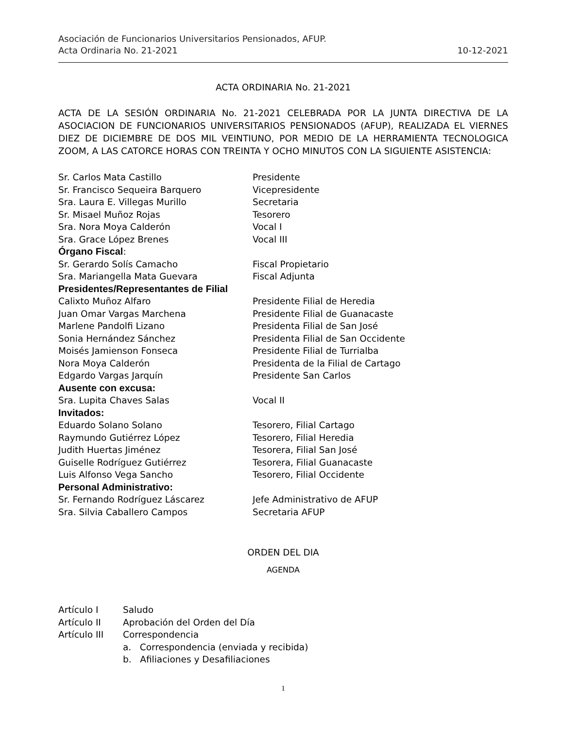Asociación de Funcionarios Universitarios Pensionados, AFUP.
Acta Ordinaria No. 21-2021 10-12-2021
ACTA ORDINARIA No. 21-2021
ACTA DE LA SESIÓN ORDINARIA No. 21-2021 CELEBRADA POR LA JUNTA DIRECTIVA DE LA ASOCIACION DE FUNCIONARIOS UNIVERSITARIOS PENSIONADOS (AFUP), REALIZADA EL VIERNES DIEZ DE DICIEMBRE DE DOS MIL VEINTIUNO, POR MEDIO DE LA HERRAMIENTA TECNOLOGICA ZOOM, A LAS CATORCE HORAS CON TREINTA Y OCHO MINUTOS CON LA SIGUIENTE ASISTENCIA:
| Sr. Carlos Mata Castillo | Presidente |
| Sr. Francisco Sequeira Barquero | Vicepresidente |
| Sra. Laura E. Villegas Murillo | Secretaria |
| Sr. Misael Muñoz Rojas | Tesorero |
| Sra. Nora Moya Calderón | Vocal I |
| Sra. Grace López Brenes | Vocal III |
| Órgano Fiscal : | |
| Sr. Gerardo Solís Camacho | Fiscal Propietario |
| Sra. Mariangella Mata Guevara | Fiscal Adjunta |
| Presidentes/Representantes de Filial | |
| Calixto Muñoz Alfaro | Presidente Filial de Heredia |
| Juan Omar Vargas Marchena | Presidente Filial de Guanacaste |
| Marlene Pandolfi Lizano | Presidenta Filial de San José |
| Sonia Hernández Sánchez | Presidenta Filial de San Occidente |
| Moisés Jamienson Fonseca | Presidente Filial de Turrialba |
| Nora Moya Calderón | Presidenta de la Filial de Cartago |
| Edgardo Vargas Jarquín | Presidente San Carlos |
| Ausente con excusa: | |
| Sra. Lupita Chaves Salas | Vocal II |
| Invitados: | |
| Eduardo Solano Solano | Tesorero, Filial Cartago |
| Raymundo Gutiérrez López | Tesorero, Filial Heredia |
| Judith Huertas Jiménez | Tesorera, Filial San José |
| Guiselle Rodríguez Gutiérrez | Tesorera, Filial Guanacaste |
| Luis Alfonso Vega Sancho | Tesorero, Filial Occidente |
| Personal Administrativo: | |
| Sr. Fernando Rodríguez Láscarez | Jefe Administrativo de AFUP |
| Sra. Silvia Caballero Campos | Secretaria AFUP |
ORDEN DEL DIA
AGENDA
| Artículo I | Saludo |
| Artículo II | Aprobación del Orden del Día |
| Artículo III | Correspondencia |
| | a. Correspondencia (enviada y recibida) |
| | b. Afiliaciones y Desafiliaciones |
1